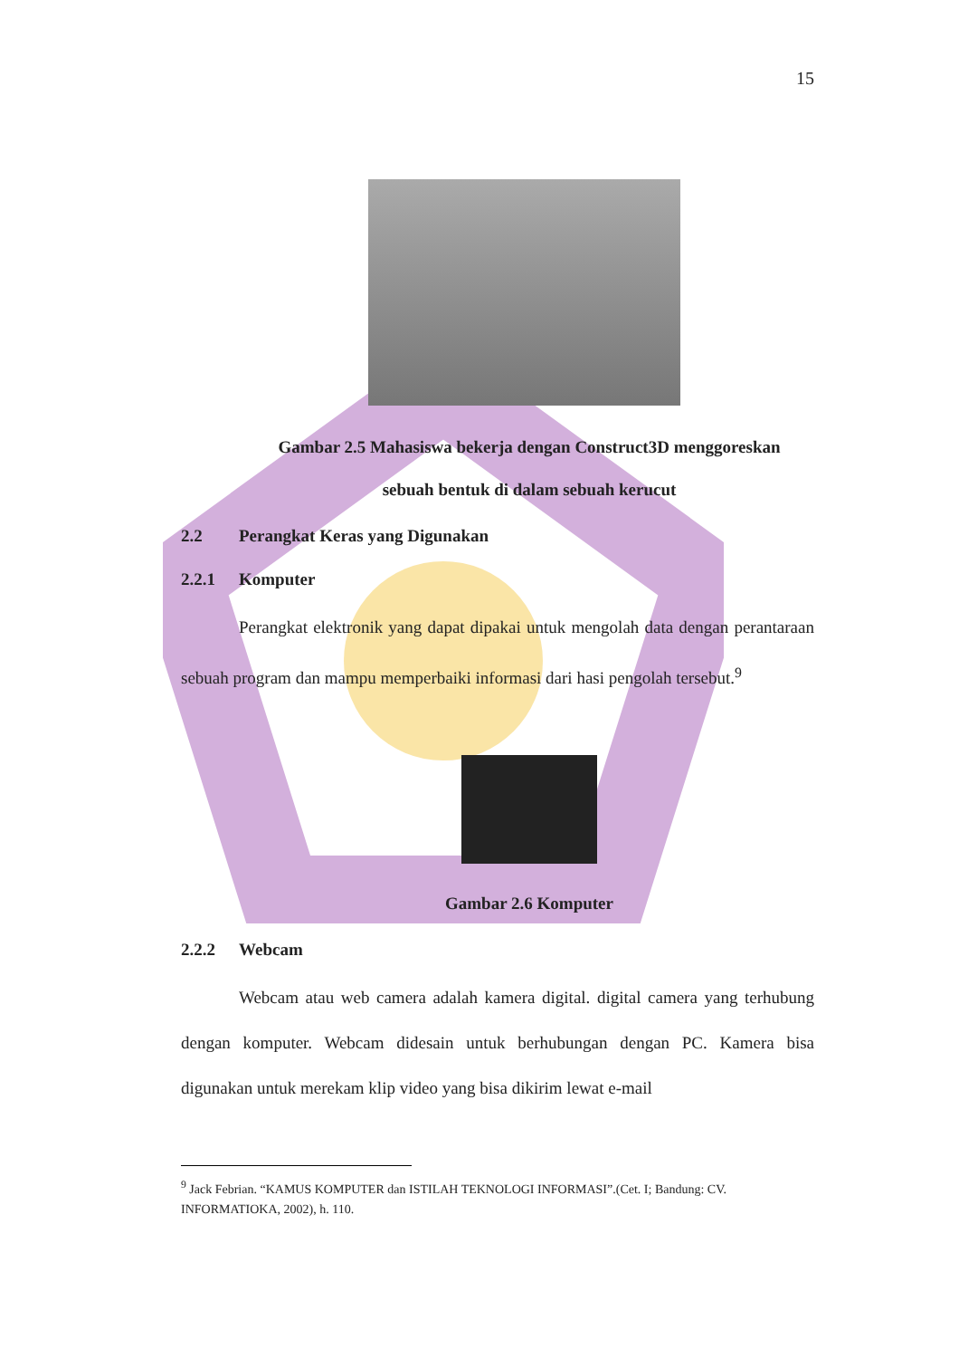15
Gambar 2.5 Mahasiswa bekerja dengan Construct3D menggoreskan
sebuah bentuk di dalam sebuah kerucut
2.2 Perangkat Keras yang Digunakan
2.2.1 Komputer
Perangkat elektronik yang dapat dipakai untuk mengolah data dengan perantaraan sebuah program dan mampu memperbaiki informasi dari hasi pengolah tersebut.<sup>9</sup>
Gambar 2.6 Komputer
2.2.2 Webcam
Webcam atau web camera adalah kamera digital. digital camera yang terhubung dengan komputer. Webcam didesain untuk berhubungan dengan PC. Kamera bisa digunakan untuk merekam klip video yang bisa dikirim lewat e-mail
<sup>9</sup> Jack Febrian. “KAMUS KOMPUTER dan ISTILAH TEKNOLOGI INFORMASI”.(Cet. I; Bandung: CV. INFORMATIOKA, 2002), h. 110.